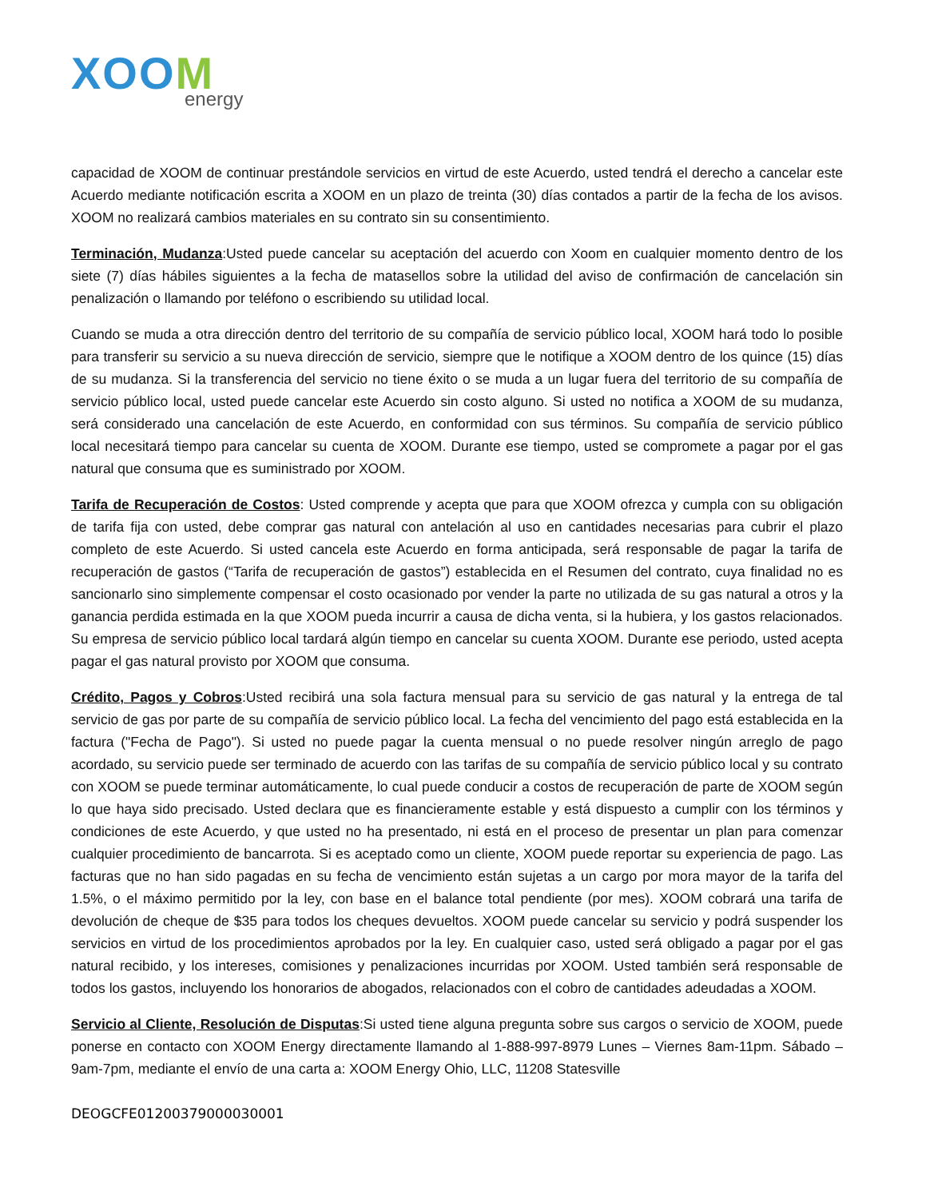XOOM
energy
capacidad de XOOM de continuar prestándole servicios en virtud de este Acuerdo, usted tendrá el derecho a cancelar este Acuerdo mediante notificación escrita a XOOM en un plazo de treinta (30) días contados a partir de la fecha de los avisos. XOOM no realizará cambios materiales en su contrato sin su consentimiento.
Terminación, Mudanza:Usted puede cancelar su aceptación del acuerdo con Xoom en cualquier momento dentro de los siete (7) días hábiles siguientes a la fecha de matasellos sobre la utilidad del aviso de confirmación de cancelación sin penalización o llamando por teléfono o escribiendo su utilidad local.
Cuando se muda a otra dirección dentro del territorio de su compañía de servicio público local, XOOM hará todo lo posible para transferir su servicio a su nueva dirección de servicio, siempre que le notifique a XOOM dentro de los quince (15) días de su mudanza. Si la transferencia del servicio no tiene éxito o se muda a un lugar fuera del territorio de su compañía de servicio público local, usted puede cancelar este Acuerdo sin costo alguno. Si usted no notifica a XOOM de su mudanza, será considerado una cancelación de este Acuerdo, en conformidad con sus términos. Su compañía de servicio público local necesitará tiempo para cancelar su cuenta de XOOM. Durante ese tiempo, usted se compromete a pagar por el gas natural que consuma que es suministrado por XOOM.
Tarifa de Recuperación de Costos: Usted comprende y acepta que para que XOOM ofrezca y cumpla con su obligación de tarifa fija con usted, debe comprar gas natural con antelación al uso en cantidades necesarias para cubrir el plazo completo de este Acuerdo. Si usted cancela este Acuerdo en forma anticipada, será responsable de pagar la tarifa de recuperación de gastos (“Tarifa de recuperación de gastos”) establecida en el Resumen del contrato, cuya finalidad no es sancionarlo sino simplemente compensar el costo ocasionado por vender la parte no utilizada de su gas natural a otros y la ganancia perdida estimada en la que XOOM pueda incurrir a causa de dicha venta, si la hubiera, y los gastos relacionados. Su empresa de servicio público local tardará algún tiempo en cancelar su cuenta XOOM. Durante ese periodo, usted acepta pagar el gas natural provisto por XOOM que consuma.
Crédito, Pagos y Cobros:Usted recibirá una sola factura mensual para su servicio de gas natural y la entrega de tal servicio de gas por parte de su compañía de servicio público local. La fecha del vencimiento del pago está establecida en la factura ("Fecha de Pago"). Si usted no puede pagar la cuenta mensual o no puede resolver ningún arreglo de pago acordado, su servicio puede ser terminado de acuerdo con las tarifas de su compañía de servicio público local y su contrato con XOOM se puede terminar automáticamente, lo cual puede conducir a costos de recuperación de parte de XOOM según lo que haya sido precisado. Usted declara que es financieramente estable y está dispuesto a cumplir con los términos y condiciones de este Acuerdo, y que usted no ha presentado, ni está en el proceso de presentar un plan para comenzar cualquier procedimiento de bancarrota. Si es aceptado como un cliente, XOOM puede reportar su experiencia de pago. Las facturas que no han sido pagadas en su fecha de vencimiento están sujetas a un cargo por mora mayor de la tarifa del 1.5%, o el máximo permitido por la ley, con base en el balance total pendiente (por mes). XOOM cobrará una tarifa de devolución de cheque de $35 para todos los cheques devueltos. XOOM puede cancelar su servicio y podrá suspender los servicios en virtud de los procedimientos aprobados por la ley. En cualquier caso, usted será obligado a pagar por el gas natural recibido, y los intereses, comisiones y penalizaciones incurridas por XOOM. Usted también será responsable de todos los gastos, incluyendo los honorarios de abogados, relacionados con el cobro de cantidades adeudadas a XOOM.
Servicio al Cliente, Resolución de Disputas:Si usted tiene alguna pregunta sobre sus cargos o servicio de XOOM, puede ponerse en contacto con XOOM Energy directamente llamando al 1-888-997-8979 Lunes – Viernes 8am-11pm. Sábado – 9am-7pm, mediante el envío de una carta a: XOOM Energy Ohio, LLC, 11208 Statesville
DEOGCFE01200379000030001